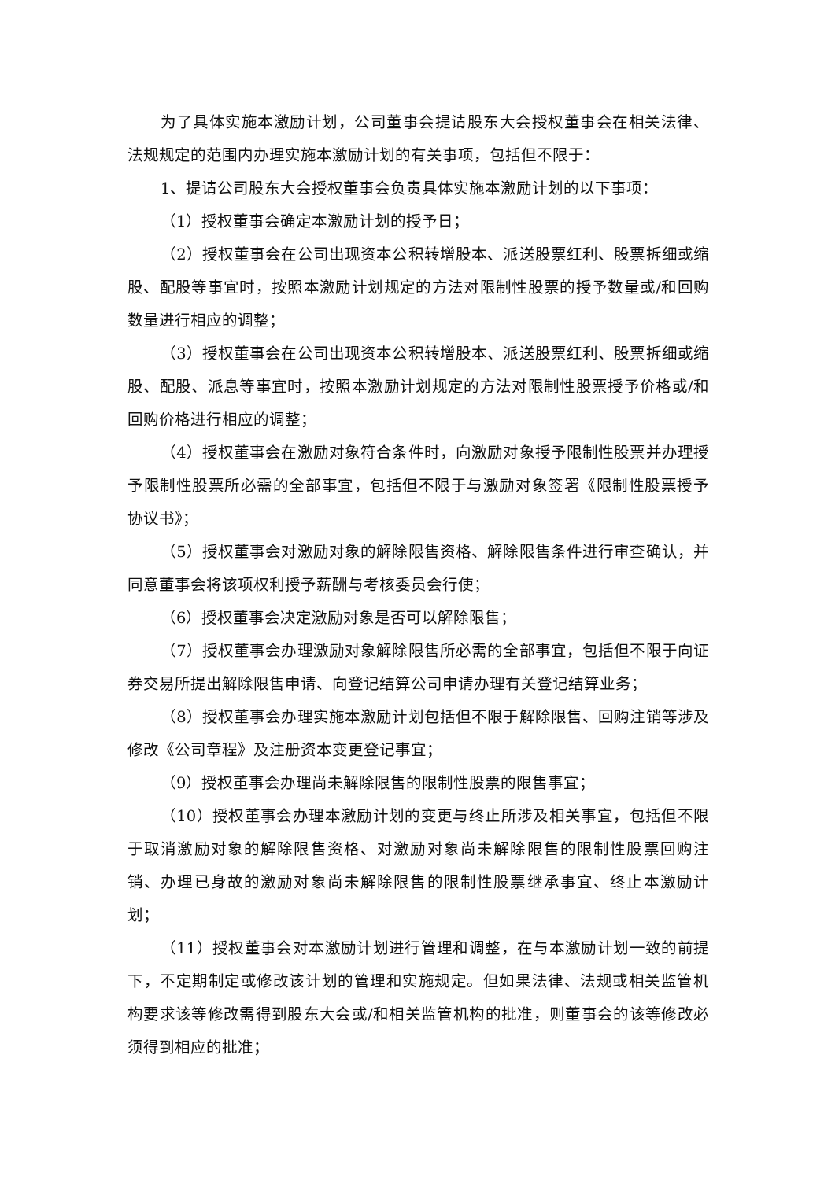为了具体实施本激励计划，公司董事会提请股东大会授权董事会在相关法律、法规规定的范围内办理实施本激励计划的有关事项，包括但不限于：
1、提请公司股东大会授权董事会负责具体实施本激励计划的以下事项：
（1）授权董事会确定本激励计划的授予日；
（2）授权董事会在公司出现资本公积转增股本、派送股票红利、股票拆细或缩股、配股等事宜时，按照本激励计划规定的方法对限制性股票的授予数量或/和回购数量进行相应的调整；
（3）授权董事会在公司出现资本公积转增股本、派送股票红利、股票拆细或缩股、配股、派息等事宜时，按照本激励计划规定的方法对限制性股票授予价格或/和回购价格进行相应的调整；
（4）授权董事会在激励对象符合条件时，向激励对象授予限制性股票并办理授予限制性股票所必需的全部事宜，包括但不限于与激励对象签署《限制性股票授予协议书》；
（5）授权董事会对激励对象的解除限售资格、解除限售条件进行审查确认，并同意董事会将该项权利授予薪酬与考核委员会行使；
（6）授权董事会决定激励对象是否可以解除限售；
（7）授权董事会办理激励对象解除限售所必需的全部事宜，包括但不限于向证券交易所提出解除限售申请、向登记结算公司申请办理有关登记结算业务；
（8）授权董事会办理实施本激励计划包括但不限于解除限售、回购注销等涉及修改《公司章程》及注册资本变更登记事宜；
（9）授权董事会办理尚未解除限售的限制性股票的限售事宜；
（10）授权董事会办理本激励计划的变更与终止所涉及相关事宜，包括但不限于取消激励对象的解除限售资格、对激励对象尚未解除限售的限制性股票回购注销、办理已身故的激励对象尚未解除限售的限制性股票继承事宜、终止本激励计划；
（11）授权董事会对本激励计划进行管理和调整，在与本激励计划一致的前提下，不定期制定或修改该计划的管理和实施规定。但如果法律、法规或相关监管机构要求该等修改需得到股东大会或/和相关监管机构的批准，则董事会的该等修改必须得到相应的批准；